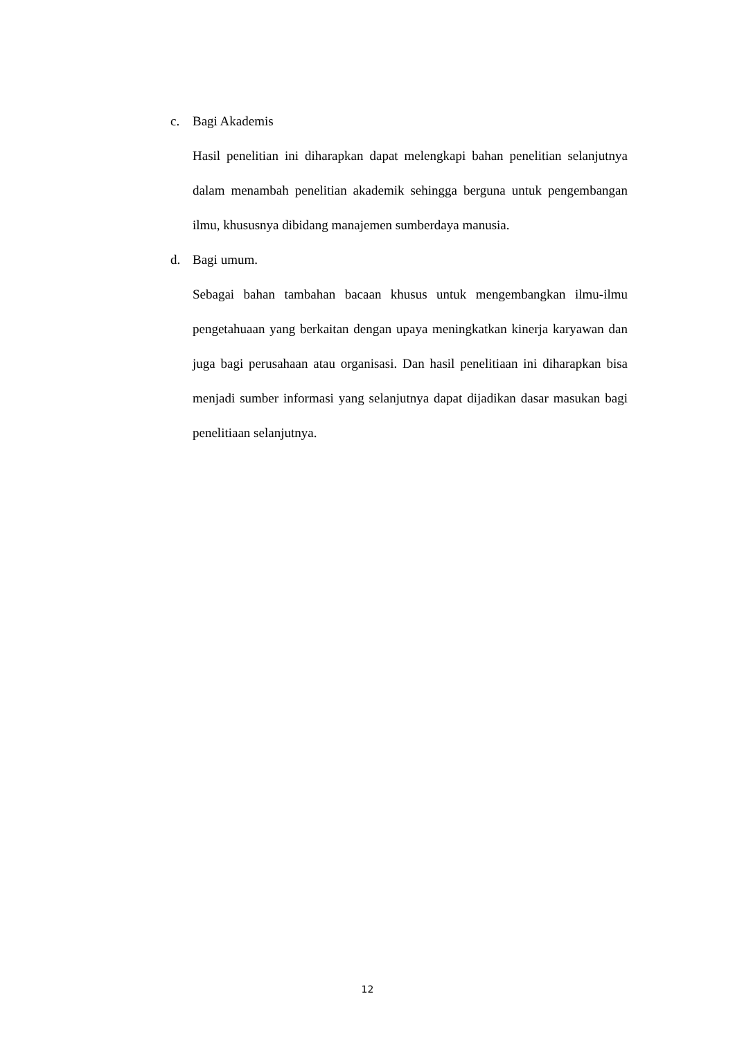c. Bagi Akademis
Hasil penelitian ini diharapkan dapat melengkapi bahan penelitian selanjutnya dalam menambah penelitian akademik sehingga berguna untuk pengembangan ilmu, khususnya dibidang manajemen sumberdaya manusia.
d. Bagi umum.
Sebagai bahan tambahan bacaan khusus untuk mengembangkan ilmu-ilmu pengetahuaan yang berkaitan dengan upaya meningkatkan kinerja karyawan dan juga bagi perusahaan atau organisasi. Dan hasil penelitiaan ini diharapkan bisa menjadi sumber informasi yang selanjutnya dapat dijadikan dasar masukan bagi penelitiaan selanjutnya.
12